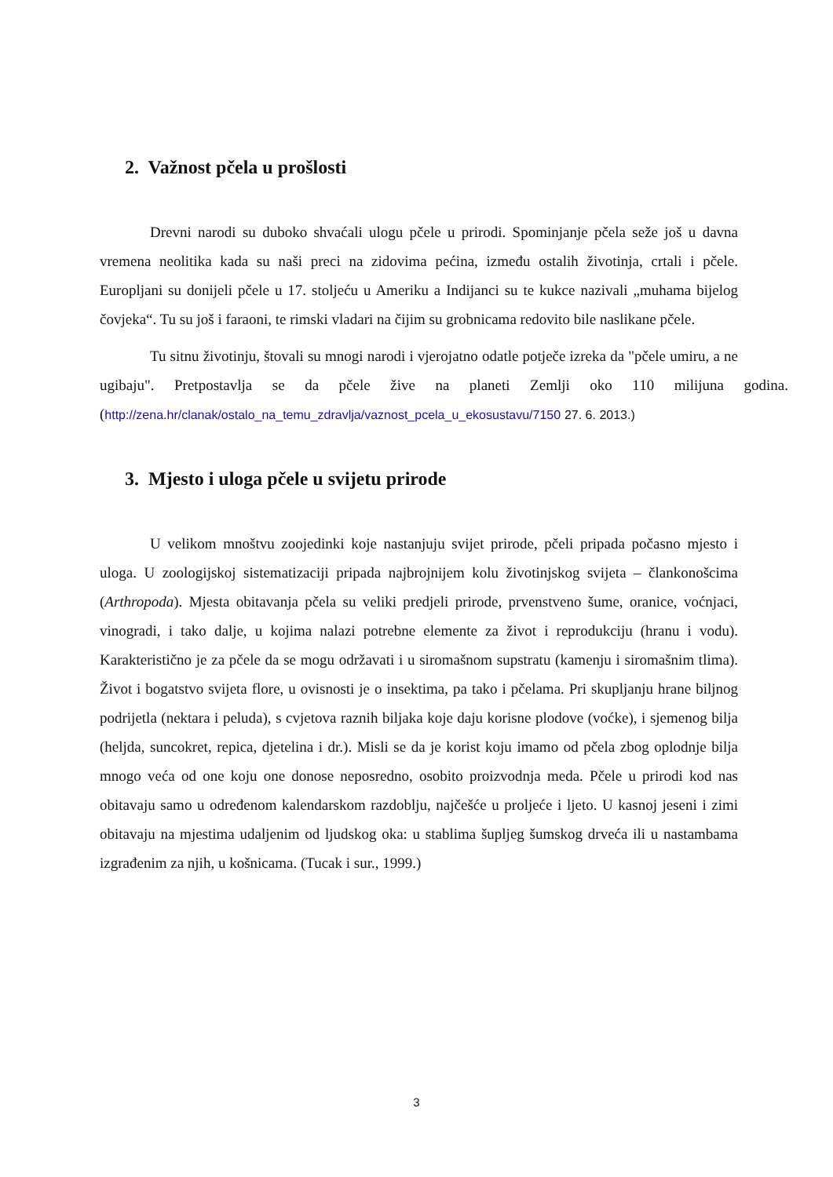2. Važnost pčela u prošlosti
Drevni narodi su duboko shvaćali ulogu pčele u prirodi. Spominjanje pčela seže još u davna vremena neolitika kada su naši preci na zidovima pećina, između ostalih životinja, crtali i pčele. Europljani su donijeli pčele u 17. stoljeću u Ameriku a Indijanci su te kukce nazivali „muhama bijelog čovjeka“. Tu su još i faraoni, te rimski vladari na čijim su grobnicama redovito bile naslikane pčele.
Tu sitnu životinju, štovali su mnogi narodi i vjerojatno odatle potječe izreka da "pčele umiru, a ne ugibaju". Pretpostavlja se da pčele žive na planeti Zemlji oko 110 milijuna godina. (http://zena.hr/clanak/ostalo_na_temu_zdravlja/vaznost_pcela_u_ekosustavu/7150 27. 6. 2013.)
3. Mjesto i uloga pčele u svijetu prirode
U velikom mnoštvu zoojedinki koje nastanjuju svijet prirode, pčeli pripada počasno mjesto i uloga. U zoologijskoj sistematizaciji pripada najbrojnijem kolu životinjskog svijeta – člankonošcima (Arthropoda). Mjesta obitavanja pčela su veliki predjeli prirode, prvenstveno šume, oranice, voćnjaci, vinogradi, i tako dalje, u kojima nalazi potrebne elemente za život i reprodukciju (hranu i vodu). Karakteristično je za pčele da se mogu održavati i u siromašnom supstratu (kamenju i siromašnim tlima). Život i bogatstvo svijeta flore, u ovisnosti je o insektima, pa tako i pčelama. Pri skupljanju hrane biljnog podrijetla (nektara i peluda), s cvjetova raznih biljaka koje daju korisne plodove (voćke), i sjemenog bilja (heljda, suncokret, repica, djetelina i dr.). Misli se da je korist koju imamo od pčela zbog oplodnje bilja mnogo veća od one koju one donose neposredno, osobito proizvodnja meda. Pčele u prirodi kod nas obitavaju samo u određenom kalendarskom razdoblju, najčešće u proljeće i ljeto. U kasnoj jeseni i zimi obitavaju na mjestima udaljenim od ljudskog oka: u stablima šupljeg šumskog drveća ili u nastambama izgrađenim za njih, u košnicama. (Tucak i sur., 1999.)
3